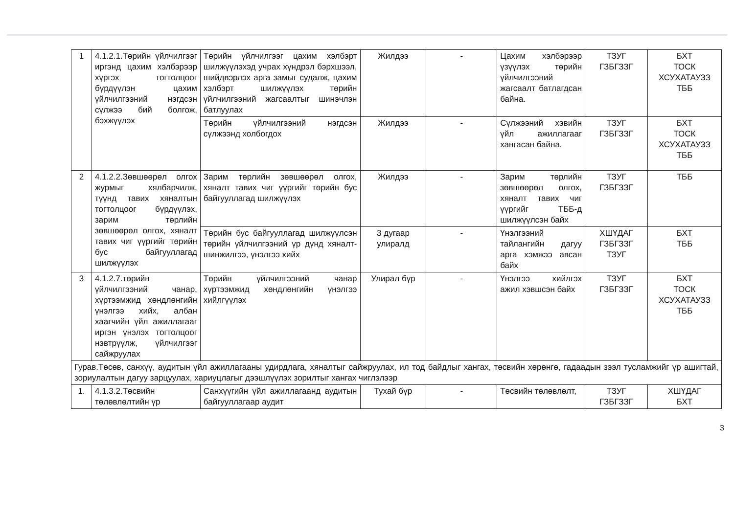| 1 | 4.1.2.1.Төрийн үйлчилгээг иргэнд цахим хэлбэрээр хүргэх тогтолцоог бүрдүүлэн цахим үйлчилгээний нэгдсэн сүлжээ бий болгож, бэхжүүлэх | Төрийн үйлчилгээг цахим хэлбэрт шилжүүлэхэд учрах хүндрэл бэрхшээл, шийдвэрлэх арга замыг судалж, цахим хэлбэрт шилжүүлэх төрийн үйлчилгээний жагсаалтыг шинэчлэн батлуулах | Жилдээ | - | Цахим хэлбэрээр үзүүлэх төрийн үйлчилгээний жагсаалт батлагдсан байна. | ТЗУГ ГЗБГЗЗГ | БХТ ТОСК ХСУХАТАУЗЗ ТББ |
| | | Төрийн үйлчилгээний нэгдсэн сүлжээнд холбогдох | Жилдээ | - | Сүлжээний хэвийн үйл ажиллагааг хангасан байна. | ТЗУГ ГЗБГЗЗГ | БХТ ТОСК ХСУХАТАУЗЗ ТББ |
| 2 | 4.1.2.2.Зөвшөөрөл олгох журмыг хялбарчилж, түүнд тавих хяналтын тогтолцоог бүрдүүлэх, зарим төрлийн зөвшөөрөл олгох, хяналт тавих чиг үүргийг төрийн бус байгууллагад шилжүүлэх | Зарим төрлийн зөвшөөрөл олгох, хяналт тавих чиг үүргийг төрийн бус байгууллагад шилжүүлэх | Жилдээ | - | Зарим төрлийн зөвшөөрөл олгох, хяналт тавих чиг үүргийг ТББ-д шилжүүлсэн байх | ТЗУГ ГЗБГЗЗГ | ТББ |
| | | Төрийн бус байгууллагад шилжүүлсэн төрийн үйлчилгээний үр дүнд хяналт-шинжилгээ, үнэлгээ хийх | 3 дугаар улиралд | - | Үнэлгээний тайлангийн дагуу арга хэмжээ авсан байх | ХШҮДАГ ГЗБГЗЗГ ТЗУГ | БХТ ТББ |
| 3 | 4.1.2.7.төрийн үйлчилгээний чанар, хүртээмжид хөндлөнгийн үнэлгээ хийх, албан хаагчийн үйл ажиллагааг иргэн үнэлэх тогтолцоог нэвтрүүлж, үйлчилгээг сайжруулах | Төрийн үйлчилгээний чанар хүртээмжид хөндлөнгийн үнэлгээ хийлгүүлэх | Улирал бүр | - | Үнэлгээ хийлгэх ажил хэвшсэн байх | ТЗУГ ГЗБГЗЗГ | БХТ ТОСК ХСУХАТАУЗЗ ТББ |
| Гурав.Төсөв, санхүү, аудитын үйл ажиллагааны удирдлага, хяналтыг сайжруулах, ил тод байдлыг хангах, төсвийн хөрөнгө, гадаадын зээл тусламжийг үр ашигтай, зориулалтын дагуу зарцуулах, хариуцлагыг дээшлүүлэх зорилтыг хангах чиглэлээр | | | | | | | |
| 1. | 4.1.3.2.Төсвийн төлөвлөлтийн үр | Санхүүгийн үйл ажиллагаанд аудитын байгууллагаар аудит | Тухай бүр | - | Төсвийн төлөвлөлт, | ТЗУГ ГЗБГЗЗГ | ХШҮДАГ БХТ |
3